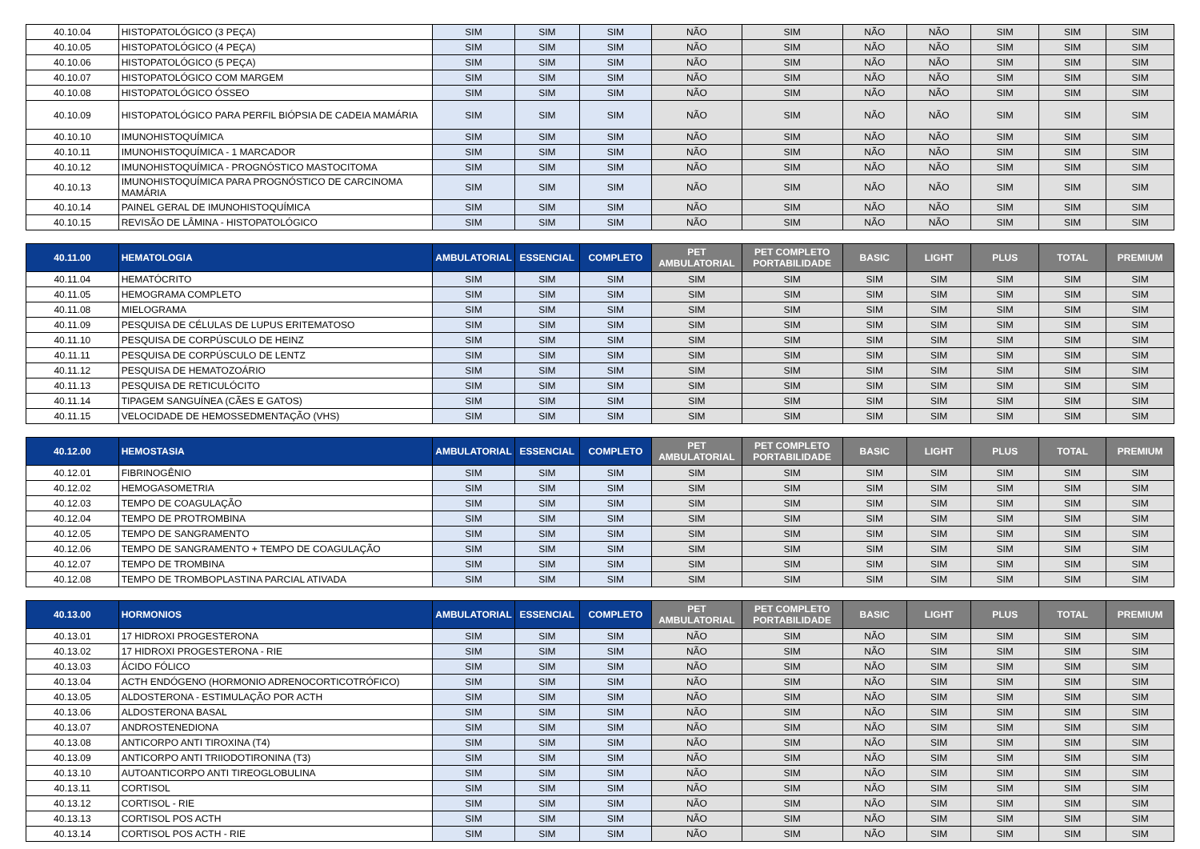| 40.10.04 | HISTOPATOLÓGICO (3 PEÇA) | SIM | SIM | SIM | NÃO | SIM | NÃO | NÃO | SIM | SIM | SIM |
| 40.10.05 | HISTOPATOLÓGICO (4 PEÇA) | SIM | SIM | SIM | NÃO | SIM | NÃO | NÃO | SIM | SIM | SIM |
| 40.10.06 | HISTOPATOLÓGICO (5 PEÇA) | SIM | SIM | SIM | NÃO | SIM | NÃO | NÃO | SIM | SIM | SIM |
| 40.10.07 | HISTOPATOLÓGICO COM MARGEM | SIM | SIM | SIM | NÃO | SIM | NÃO | NÃO | SIM | SIM | SIM |
| 40.10.08 | HISTOPATOLÓGICO ÓSSEO | SIM | SIM | SIM | NÃO | SIM | NÃO | NÃO | SIM | SIM | SIM |
| 40.10.09 | HISTOPATOLÓGICO PARA PERFIL BIÓPSIA DE CADEIA MAMÁRIA | SIM | SIM | SIM | NÃO | SIM | NÃO | NÃO | SIM | SIM | SIM |
| 40.10.10 | IMUNOHISTOQUÍMICA | SIM | SIM | SIM | NÃO | SIM | NÃO | NÃO | SIM | SIM | SIM |
| 40.10.11 | IMUNOHISTOQUÍMICA - 1 MARCADOR | SIM | SIM | SIM | NÃO | SIM | NÃO | NÃO | SIM | SIM | SIM |
| 40.10.12 | IMUNOHISTOQUÍMICA - PROGNÓSTICO MASTOCITOMA | SIM | SIM | SIM | NÃO | SIM | NÃO | NÃO | SIM | SIM | SIM |
| 40.10.13 | IMUNOHISTOQUÍMICA PARA PROGNÓSTICO DE CARCINOMA MAMÁRIA | SIM | SIM | SIM | NÃO | SIM | NÃO | NÃO | SIM | SIM | SIM |
| 40.10.14 | PAINEL GERAL DE IMUNOHISTOQUÍMICA | SIM | SIM | SIM | NÃO | SIM | NÃO | NÃO | SIM | SIM | SIM |
| 40.10.15 | REVISÃO DE LÂMINA - HISTOPATOLÓGICO | SIM | SIM | SIM | NÃO | SIM | NÃO | NÃO | SIM | SIM | SIM |
| 40.11.00 | HEMATOLOGIA | AMBULATORIAL | ESSENCIAL | COMPLETO | PET AMBULATORIAL | PET COMPLETO PORTABILIDADE | BASIC | LIGHT | PLUS | TOTAL | PREMIUM |
| 40.11.04 | HEMATÓCRITO | SIM | SIM | SIM | SIM | SIM | SIM | SIM | SIM | SIM | SIM |
| 40.11.05 | HEMOGRAMA COMPLETO | SIM | SIM | SIM | SIM | SIM | SIM | SIM | SIM | SIM | SIM |
| 40.11.08 | MIELOGRAMA | SIM | SIM | SIM | SIM | SIM | SIM | SIM | SIM | SIM | SIM |
| 40.11.09 | PESQUISA DE CÉLULAS DE LUPUS ERITEMATOSO | SIM | SIM | SIM | SIM | SIM | SIM | SIM | SIM | SIM | SIM |
| 40.11.10 | PESQUISA DE CORPÚSCULO DE HEINZ | SIM | SIM | SIM | SIM | SIM | SIM | SIM | SIM | SIM | SIM |
| 40.11.11 | PESQUISA DE CORPÚSCULO DE LENTZ | SIM | SIM | SIM | SIM | SIM | SIM | SIM | SIM | SIM | SIM |
| 40.11.12 | PESQUISA DE HEMATOZOÁRIO | SIM | SIM | SIM | SIM | SIM | SIM | SIM | SIM | SIM | SIM |
| 40.11.13 | PESQUISA DE RETICULÓCITO | SIM | SIM | SIM | SIM | SIM | SIM | SIM | SIM | SIM | SIM |
| 40.11.14 | TIPAGEM SANGUÍNEA (CÃES E GATOS) | SIM | SIM | SIM | SIM | SIM | SIM | SIM | SIM | SIM | SIM |
| 40.11.15 | VELOCIDADE DE HEMOSSEDMENTAÇÃO (VHS) | SIM | SIM | SIM | SIM | SIM | SIM | SIM | SIM | SIM | SIM |
| 40.12.00 | HEMOSTASIA | AMBULATORIAL | ESSENCIAL | COMPLETO | PET AMBULATORIAL | PET COMPLETO PORTABILIDADE | BASIC | LIGHT | PLUS | TOTAL | PREMIUM |
| 40.12.01 | FIBRINOGÊNIO | SIM | SIM | SIM | SIM | SIM | SIM | SIM | SIM | SIM | SIM |
| 40.12.02 | HEMOGASOMETRIA | SIM | SIM | SIM | SIM | SIM | SIM | SIM | SIM | SIM | SIM |
| 40.12.03 | TEMPO DE COAGULAÇÃO | SIM | SIM | SIM | SIM | SIM | SIM | SIM | SIM | SIM | SIM |
| 40.12.04 | TEMPO DE PROTROMBINA | SIM | SIM | SIM | SIM | SIM | SIM | SIM | SIM | SIM | SIM |
| 40.12.05 | TEMPO DE SANGRAMENTO | SIM | SIM | SIM | SIM | SIM | SIM | SIM | SIM | SIM | SIM |
| 40.12.06 | TEMPO DE SANGRAMENTO + TEMPO DE COAGULAÇÃO | SIM | SIM | SIM | SIM | SIM | SIM | SIM | SIM | SIM | SIM |
| 40.12.07 | TEMPO DE TROMBINA | SIM | SIM | SIM | SIM | SIM | SIM | SIM | SIM | SIM | SIM |
| 40.12.08 | TEMPO DE TROMBOPLASTINA PARCIAL ATIVADA | SIM | SIM | SIM | SIM | SIM | SIM | SIM | SIM | SIM | SIM |
| 40.13.00 | HORMONIOS | AMBULATORIAL | ESSENCIAL | COMPLETO | PET AMBULATORIAL | PET COMPLETO PORTABILIDADE | BASIC | LIGHT | PLUS | TOTAL | PREMIUM |
| 40.13.01 | 17 HIDROXI PROGESTERONA | SIM | SIM | SIM | NÃO | SIM | NÃO | SIM | SIM | SIM | SIM |
| 40.13.02 | 17 HIDROXI PROGESTERONA - RIE | SIM | SIM | SIM | NÃO | SIM | NÃO | SIM | SIM | SIM | SIM |
| 40.13.03 | ÁCIDO FÓLICO | SIM | SIM | SIM | NÃO | SIM | NÃO | SIM | SIM | SIM | SIM |
| 40.13.04 | ACTH ENDÓGENO (HORMONIO ADRENOCORTICOTRÓFICO) | SIM | SIM | SIM | NÃO | SIM | NÃO | SIM | SIM | SIM | SIM |
| 40.13.05 | ALDOSTERONA - ESTIMULAÇÃO POR ACTH | SIM | SIM | SIM | NÃO | SIM | NÃO | SIM | SIM | SIM | SIM |
| 40.13.06 | ALDOSTERONA BASAL | SIM | SIM | SIM | NÃO | SIM | NÃO | SIM | SIM | SIM | SIM |
| 40.13.07 | ANDROSTENEDIONA | SIM | SIM | SIM | NÃO | SIM | NÃO | SIM | SIM | SIM | SIM |
| 40.13.08 | ANTICORPO ANTI TIROXINA (T4) | SIM | SIM | SIM | NÃO | SIM | NÃO | SIM | SIM | SIM | SIM |
| 40.13.09 | ANTICORPO ANTI TRIIODOTIRONINA (T3) | SIM | SIM | SIM | NÃO | SIM | NÃO | SIM | SIM | SIM | SIM |
| 40.13.10 | AUTOANTICORPO ANTI TIREOGLOBULINA | SIM | SIM | SIM | NÃO | SIM | NÃO | SIM | SIM | SIM | SIM |
| 40.13.11 | CORTISOL | SIM | SIM | SIM | NÃO | SIM | NÃO | SIM | SIM | SIM | SIM |
| 40.13.12 | CORTISOL - RIE | SIM | SIM | SIM | NÃO | SIM | NÃO | SIM | SIM | SIM | SIM |
| 40.13.13 | CORTISOL POS ACTH | SIM | SIM | SIM | NÃO | SIM | NÃO | SIM | SIM | SIM | SIM |
| 40.13.14 | CORTISOL POS ACTH - RIE | SIM | SIM | SIM | NÃO | SIM | NÃO | SIM | SIM | SIM | SIM |